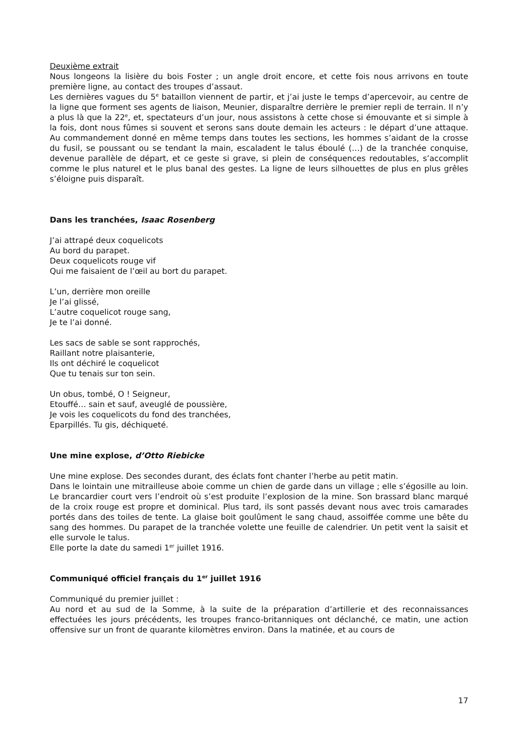Deuxième extrait
Nous longeons la lisière du bois Foster ; un angle droit encore, et cette fois nous arrivons en toute première ligne, au contact des troupes d’assaut.
Les dernières vagues du 5<sup>e</sup> bataillon viennent de partir, et j’ai juste le temps d’apercevoir, au centre de la ligne que forment ses agents de liaison, Meunier, disparaître derrière le premier repli de terrain. Il n’y a plus là que la 22<sup>e</sup>, et, spectateurs d’un jour, nous assistons à cette chose si émouvante et si simple à la fois, dont nous fûmes si souvent et serons sans doute demain les acteurs : le départ d’une attaque. Au commandement donné en même temps dans toutes les sections, les hommes s’aidant de la crosse du fusil, se poussant ou se tendant la main, escaladent le talus éboulé (…) de la tranchée conquise, devenue parallèle de départ, et ce geste si grave, si plein de conséquences redoutables, s’accomplit comme le plus naturel et le plus banal des gestes. La ligne de leurs silhouettes de plus en plus grêles s’éloigne puis disparaît.
Dans les tranchées, Isaac Rosenberg
J’ai attrapé deux coquelicots
Au bord du parapet.
Deux coquelicots rouge vif
Qui me faisaient de l’œil au bort du parapet.
L’un, derrière mon oreille
Je l’ai glissé,
L’autre coquelicot rouge sang,
Je te l’ai donné.
Les sacs de sable se sont rapprochés,
Raillant notre plaisanterie,
Ils ont déchiré le coquelicot
Que tu tenais sur ton sein.
Un obus, tombé, O ! Seigneur,
Etouffé… sain et sauf, aveuglé de poussière,
Je vois les coquelicots du fond des tranchées,
Eparpillés. Tu gis, déchiqueté.
Une mine explose, d’Otto Riebicke
Une mine explose. Des secondes durant, des éclats font chanter l’herbe au petit matin.
Dans le lointain une mitrailleuse aboie comme un chien de garde dans un village ; elle s’égosille au loin. Le brancardier court vers l’endroit où s’est produite l’explosion de la mine. Son brassard blanc marqué de la croix rouge est propre et dominical. Plus tard, ils sont passés devant nous avec trois camarades portés dans des toiles de tente. La glaise boit goulûment le sang chaud, assoiffée comme une bête du sang des hommes. Du parapet de la tranchée volette une feuille de calendrier. Un petit vent la saisit et elle survole le talus.
Elle porte la date du samedi 1<sup>er</sup> juillet 1916.
Communiqué officiel français du 1<sup>er</sup> juillet 1916
Communiqué du premier juillet :
Au nord et au sud de la Somme, à la suite de la préparation d’artillerie et des reconnaissances effectuées les jours précédents, les troupes franco-britanniques ont déclanché, ce matin, une action offensive sur un front de quarante kilomètres environ. Dans la matinée, et au cours de
17